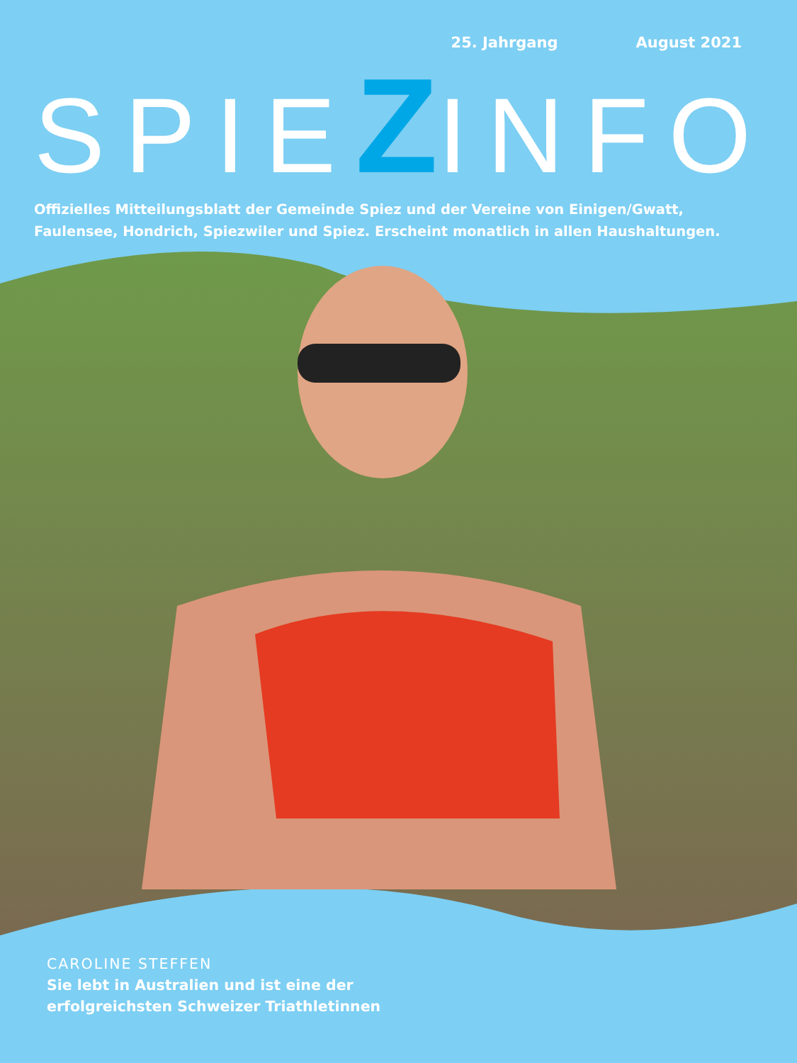25. Jahrgang August 2021
SPIEZINFO
Offizielles Mitteilungsblatt der Gemeinde Spiez und der Vereine von Einigen/Gwatt, Faulensee, Hondrich, Spiezwiler und Spiez. Erscheint monatlich in allen Haushaltungen.
CAROLINE STEFFEN
Sie lebt in Australien und ist eine der
erfolgreichsten Schweizer Triathletinnen